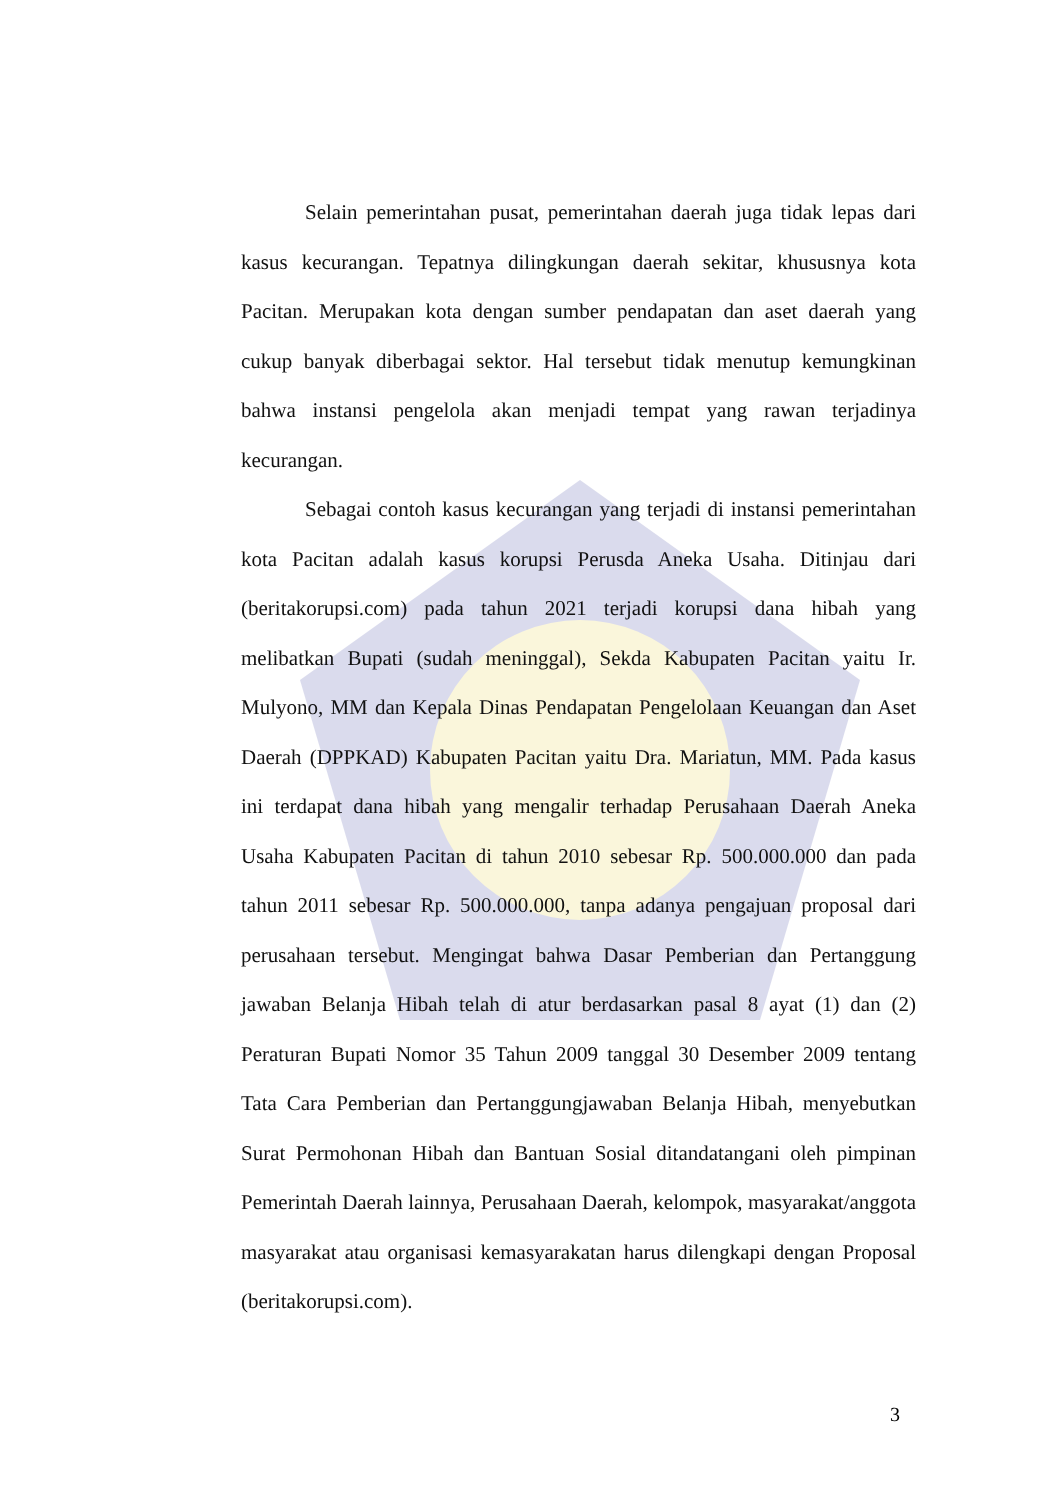Selain pemerintahan pusat, pemerintahan daerah juga tidak lepas dari kasus kecurangan. Tepatnya dilingkungan daerah sekitar, khususnya kota Pacitan. Merupakan kota dengan sumber pendapatan dan aset daerah yang cukup banyak diberbagai sektor. Hal tersebut tidak menutup kemungkinan bahwa instansi pengelola akan menjadi tempat yang rawan terjadinya kecurangan.
Sebagai contoh kasus kecurangan yang terjadi di instansi pemerintahan kota Pacitan adalah kasus korupsi Perusda Aneka Usaha. Ditinjau dari (beritakorupsi.com) pada tahun 2021 terjadi korupsi dana hibah yang melibatkan Bupati (sudah meninggal), Sekda Kabupaten Pacitan yaitu Ir. Mulyono, MM dan Kepala Dinas Pendapatan Pengelolaan Keuangan dan Aset Daerah (DPPKAD) Kabupaten Pacitan yaitu Dra. Mariatun, MM. Pada kasus ini terdapat dana hibah yang mengalir terhadap Perusahaan Daerah Aneka Usaha Kabupaten Pacitan di tahun 2010 sebesar Rp. 500.000.000 dan pada tahun 2011 sebesar Rp. 500.000.000, tanpa adanya pengajuan proposal dari perusahaan tersebut. Mengingat bahwa Dasar Pemberian dan Pertanggung jawaban Belanja Hibah telah di atur berdasarkan pasal 8 ayat (1) dan (2) Peraturan Bupati Nomor 35 Tahun 2009 tanggal 30 Desember 2009 tentang Tata Cara Pemberian dan Pertanggungjawaban Belanja Hibah, menyebutkan Surat Permohonan Hibah dan Bantuan Sosial ditandatangani oleh pimpinan Pemerintah Daerah lainnya, Perusahaan Daerah, kelompok, masyarakat/anggota masyarakat atau organisasi kemasyarakatan harus dilengkapi dengan Proposal (beritakorupsi.com).
3